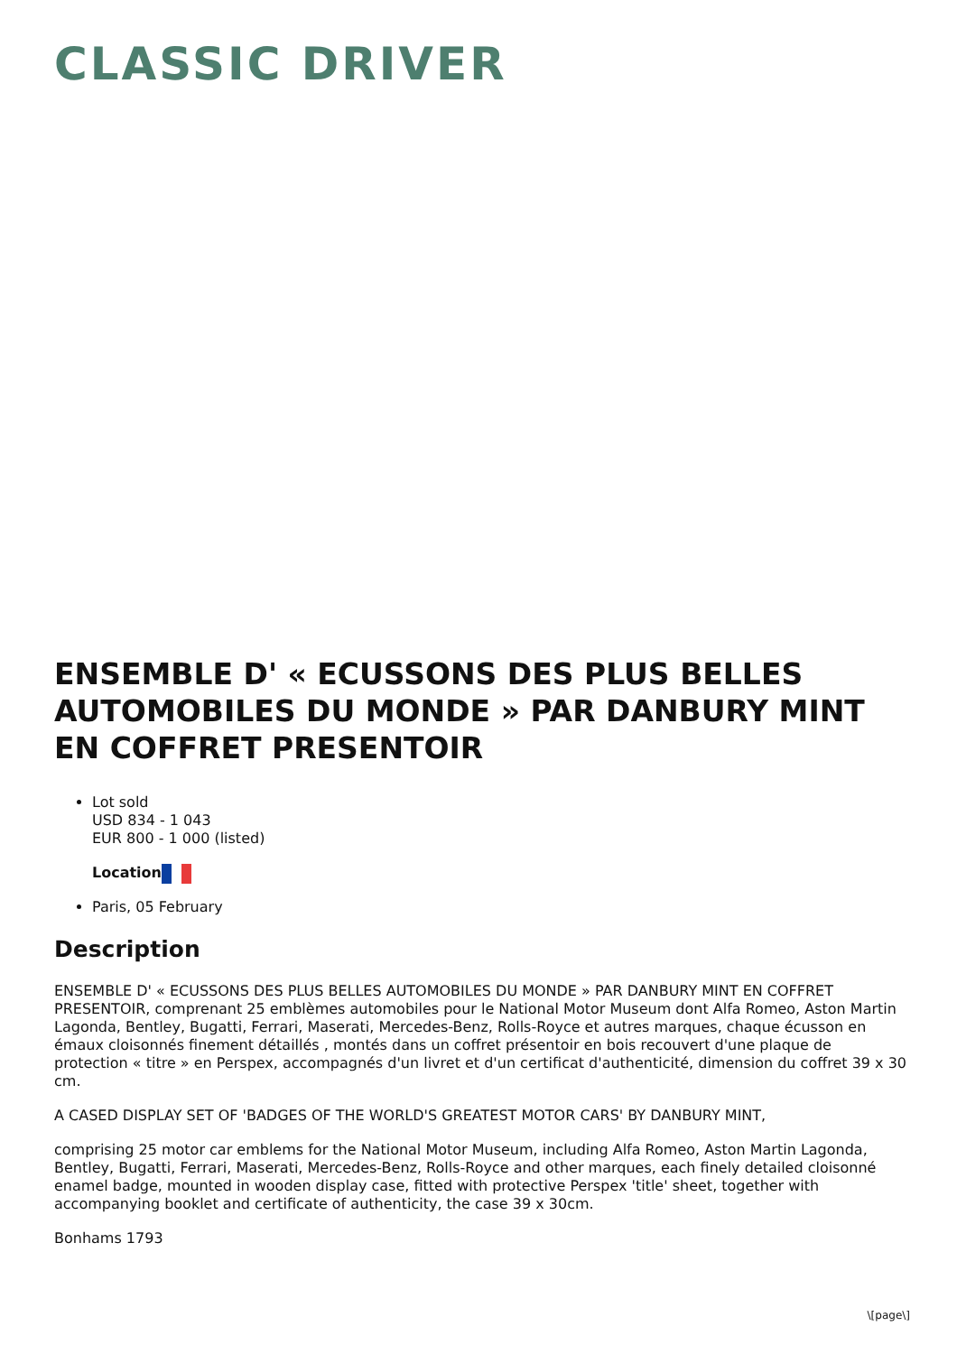CLASSIC DRIVER
ENSEMBLE D' « ECUSSONS DES PLUS BELLES AUTOMOBILES DU MONDE » PAR DANBURY MINT EN COFFRET PRESENTOIR
Lot sold
USD 834 - 1 043
EUR 800 - 1 000 (listed)
Location
Paris, 05 February
Description
ENSEMBLE D' « ECUSSONS DES PLUS BELLES AUTOMOBILES DU MONDE » PAR DANBURY MINT EN COFFRET PRESENTOIR, comprenant 25 emblèmes automobiles pour le National Motor Museum dont Alfa Romeo, Aston Martin Lagonda, Bentley, Bugatti, Ferrari, Maserati, Mercedes-Benz, Rolls-Royce et autres marques, chaque écusson en émaux cloisonnés finement détaillés , montés dans un coffret présentoir en bois recouvert d'une plaque de protection « titre » en Perspex, accompagnés d'un livret et d'un certificat d'authenticité, dimension du coffret 39 x 30 cm.
A CASED DISPLAY SET OF 'BADGES OF THE WORLD'S GREATEST MOTOR CARS' BY DANBURY MINT,
comprising 25 motor car emblems for the National Motor Museum, including Alfa Romeo, Aston Martin Lagonda, Bentley, Bugatti, Ferrari, Maserati, Mercedes-Benz, Rolls-Royce and other marques, each finely detailed cloisonné enamel badge, mounted in wooden display case, fitted with protective Perspex 'title' sheet, together with accompanying booklet and certificate of authenticity, the case 39 x 30cm.
Bonhams 1793
\[page\]